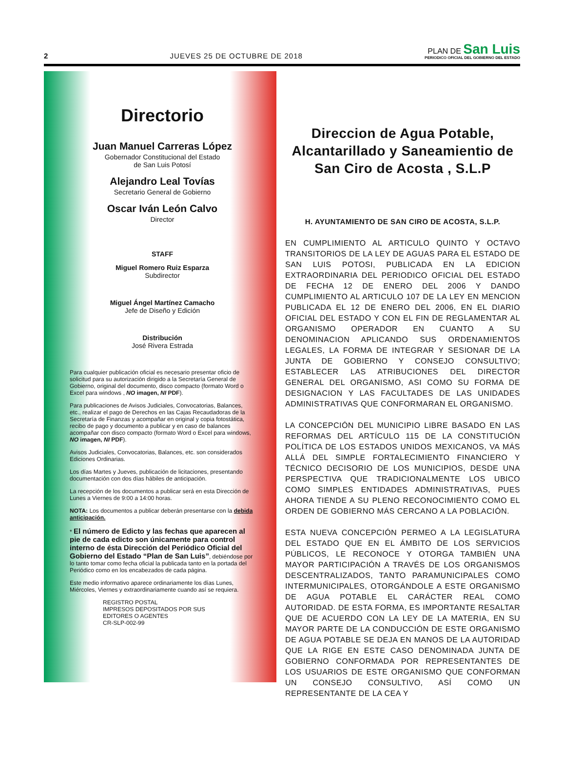2 JUEVES 25 DE OCTUBRE DE 2018
PLAN DE San Luis
PERIODICO OFICIAL DEL GOBIERNO DEL ESTADO
Directorio
Juan Manuel Carreras López
Gobernador Constitucional del Estado
de San Luis Potosí
Alejandro Leal Tovías
Secretario General de Gobierno
Oscar Iván León Calvo
Director
STAFF
Miguel Romero Ruiz Esparza
Subdirector
Miguel Ángel Martínez Camacho
Jefe de Diseño y Edición
Distribución
José Rivera Estrada
Para cualquier publicación oficial es necesario presentar oficio de solicitud para su autorización dirigido a la Secretaría General de Gobierno, original del documento, disco compacto (formato Word o Excel para windows , NO imagen, NI PDF).
Para publicaciones de Avisos Judiciales, Convocatorias, Balances, etc., realizar el pago de Derechos en las Cajas Recaudadoras de la Secretaría de Finanzas y acompañar en original y copia fotostática, recibo de pago y documento a publicar y en caso de balances acompañar con disco compacto (formato Word o Excel para windows, NO imagen, NI PDF).
Avisos Judiciales, Convocatorias, Balances, etc. son considerados Ediciones Ordinarias.
Los días Martes y Jueves, publicación de licitaciones, presentando documentación con dos días hábiles de anticipación.
La recepción de los documentos a publicar será en esta Dirección de Lunes a Viernes de 9:00 a 14:00 horas.
NOTA: Los documentos a publicar deberán presentarse con la debida anticipación.
* El número de Edicto y las fechas que aparecen al pie de cada edicto son únicamente para control interno de ésta Dirección del Periódico Oficial del Gobierno del Estado “Plan de San Luis”, debiéndose por lo tanto tomar como fecha oficial la publicada tanto en la portada del Periódico como en los encabezados de cada página.
Este medio informativo aparece ordinariamente los días Lunes, Miércoles, Viernes y extraordinariamente cuando así se requiera.
REGISTRO POSTAL
IMPRESOS DEPOSITADOS POR SUS
EDITORES O AGENTES
CR-SLP-002-99
Direccion de Agua Potable,
Alcantarillado y Saneamientio de
San Ciro de Acosta , S.L.P
H. AYUNTAMIENTO DE SAN CIRO DE ACOSTA, S.L.P.
EN CUMPLIMIENTO AL ARTICULO QUINTO Y OCTAVO TRANSITORIOS DE LA LEY DE AGUAS PARA EL ESTADO DE SAN LUIS POTOSI, PUBLICADA EN LA EDICION EXTRAORDINARIA DEL PERIODICO OFICIAL DEL ESTADO DE FECHA 12 DE ENERO DEL 2006 Y DANDO CUMPLIMIENTO AL ARTICULO 107 DE LA LEY EN MENCION PUBLICADA EL 12 DE ENERO DEL 2006, EN EL DIARIO OFICIAL DEL ESTADO Y CON EL FIN DE REGLAMENTAR AL ORGANISMO OPERADOR EN CUANTO A SU DENOMINACION APLICANDO SUS ORDENAMIENTOS LEGALES, LA FORMA DE INTEGRAR Y SESIONAR DE LA JUNTA DE GOBIERNO Y CONSEJO CONSULTIVO; ESTABLECER LAS ATRIBUCIONES DEL DIRECTOR GENERAL DEL ORGANISMO, ASI COMO SU FORMA DE DESIGNACION Y LAS FACULTADES DE LAS UNIDADES ADMINISTRATIVAS QUE CONFORMARAN EL ORGANISMO.
LA CONCEPCIÓN DEL MUNICIPIO LIBRE BASADO EN LAS REFORMAS DEL ARTÍCULO 115 DE LA CONSTITUCIÓN POLÍTICA DE LOS ESTADOS UNIDOS MEXICANOS, VA MÁS ALLÁ DEL SIMPLE FORTALECIMIENTO FINANCIERO Y TÉCNICO DECISORIO DE LOS MUNICIPIOS, DESDE UNA PERSPECTIVA QUE TRADICIONALMENTE LOS UBICO COMO SIMPLES ENTIDADES ADMINISTRATIVAS, PUES AHORA TIENDE A SU PLENO RECONOCIMIENTO COMO EL ORDEN DE GOBIERNO MÁS CERCANO A LA POBLACIÓN.
ESTA NUEVA CONCEPCIÓN PERMEO A LA LEGISLATURA DEL ESTADO QUE EN EL ÁMBITO DE LOS SERVICIOS PÚBLICOS, LE RECONOCE Y OTORGA TAMBIÉN UNA MAYOR PARTICIPACIÓN A TRAVÉS DE LOS ORGANISMOS DESCENTRALIZADOS, TANTO PARAMUNICIPALES COMO INTERMUNICIPALES, OTORGÁNDOLE A ESTE ORGANISMO DE AGUA POTABLE EL CARÁCTER REAL COMO AUTORIDAD. DE ESTA FORMA, ES IMPORTANTE RESALTAR QUE DE ACUERDO CON LA LEY DE LA MATERIA, EN SU MAYOR PARTE DE LA CONDUCCIÓN DE ESTE ORGANISMO DE AGUA POTABLE SE DEJA EN MANOS DE LA AUTORIDAD QUE LA RIGE EN ESTE CASO DENOMINADA JUNTA DE GOBIERNO CONFORMADA POR REPRESENTANTES DE LOS USUARIOS DE ESTE ORGANISMO QUE CONFORMAN UN CONSEJO CONSULTIVO, ASÍ COMO UN REPRESENTANTE DE LA CEA Y